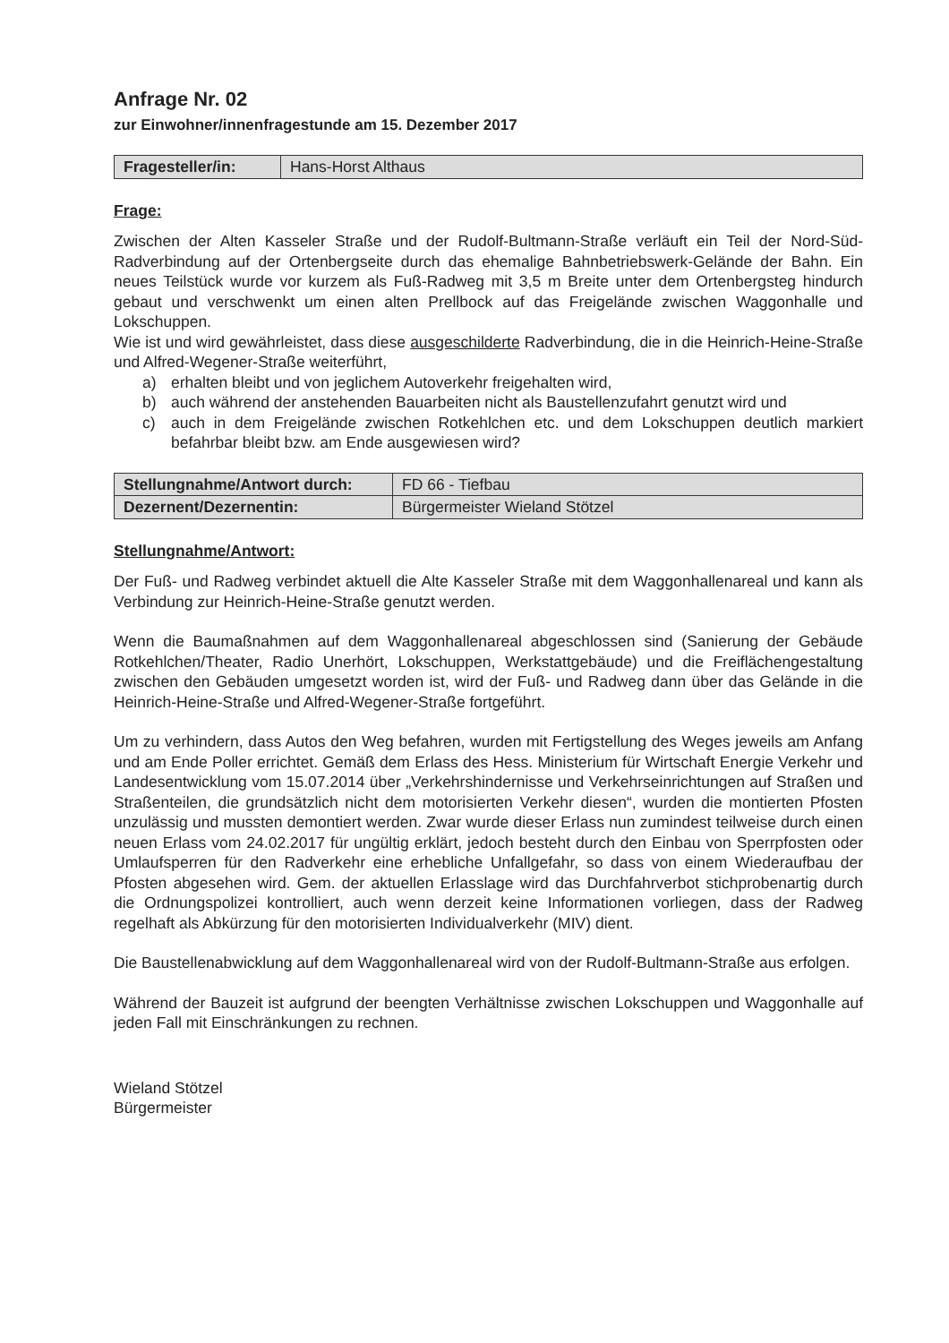Anfrage Nr. 02
zur Einwohner/innenfragestunde am 15. Dezember 2017
| Fragesteller/in: | Hans-Horst Althaus |
Frage:
Zwischen der Alten Kasseler Straße und der Rudolf-Bultmann-Straße verläuft ein Teil der Nord-Süd-Radverbindung auf der Ortenbergseite durch das ehemalige Bahnbetriebswerk-Gelände der Bahn. Ein neues Teilstück wurde vor kurzem als Fuß-Radweg mit 3,5 m Breite unter dem Ortenbergsteg hindurch gebaut und verschwenkt um einen alten Prellbock auf das Freigelände zwischen Waggonhalle und Lokschuppen.
Wie ist und wird gewährleistet, dass diese ausgeschilderte Radverbindung, die in die Heinrich-Heine-Straße und Alfred-Wegener-Straße weiterführt,
a) erhalten bleibt und von jeglichem Autoverkehr freigehalten wird,
b) auch während der anstehenden Bauarbeiten nicht als Baustellenzufahrt genutzt wird und
c) auch in dem Freigelände zwischen Rotkehlchen etc. und dem Lokschuppen deutlich markiert befahrbar bleibt bzw. am Ende ausgewiesen wird?
| Stellungnahme/Antwort durch: | FD 66 - Tiefbau |
| Dezernent/Dezernentin: | Bürgermeister Wieland Stötzel |
Stellungnahme/Antwort:
Der Fuß- und Radweg verbindet aktuell die Alte Kasseler Straße mit dem Waggonhallenareal und kann als Verbindung zur Heinrich-Heine-Straße genutzt werden.
Wenn die Baumaßnahmen auf dem Waggonhallenareal abgeschlossen sind (Sanierung der Gebäude Rotkehlchen/Theater, Radio Unerhört, Lokschuppen, Werkstattgebäude) und die Freiflächengestaltung zwischen den Gebäuden umgesetzt worden ist, wird der Fuß- und Radweg dann über das Gelände in die Heinrich-Heine-Straße und Alfred-Wegener-Straße fortgeführt.
Um zu verhindern, dass Autos den Weg befahren, wurden mit Fertigstellung des Weges jeweils am Anfang und am Ende Poller errichtet. Gemäß dem Erlass des Hess. Ministerium für Wirtschaft Energie Verkehr und Landesentwicklung vom 15.07.2014 über „Verkehrshindernisse und Verkehrseinrichtungen auf Straßen und Straßenteilen, die grundsätzlich nicht dem motorisierten Verkehr diesen“, wurden die montierten Pfosten unzulässig und mussten demontiert werden. Zwar wurde dieser Erlass nun zumindest teilweise durch einen neuen Erlass vom 24.02.2017 für ungültig erklärt, jedoch besteht durch den Einbau von Sperrpfosten oder Umlaufsperren für den Radverkehr eine erhebliche Unfallgefahr, so dass von einem Wiederaufbau der Pfosten abgesehen wird. Gem. der aktuellen Erlasslage wird das Durchfahrverbot stichprobenartig durch die Ordnungspolizei kontrolliert, auch wenn derzeit keine Informationen vorliegen, dass der Radweg regelhaft als Abkürzung für den motorisierten Individualverkehr (MIV) dient.
Die Baustellenabwicklung auf dem Waggonhallenareal wird von der Rudolf-Bultmann-Straße aus erfolgen.
Während der Bauzeit ist aufgrund der beengten Verhältnisse zwischen Lokschuppen und Waggonhalle auf jeden Fall mit Einschränkungen zu rechnen.
Wieland Stötzel
Bürgermeister